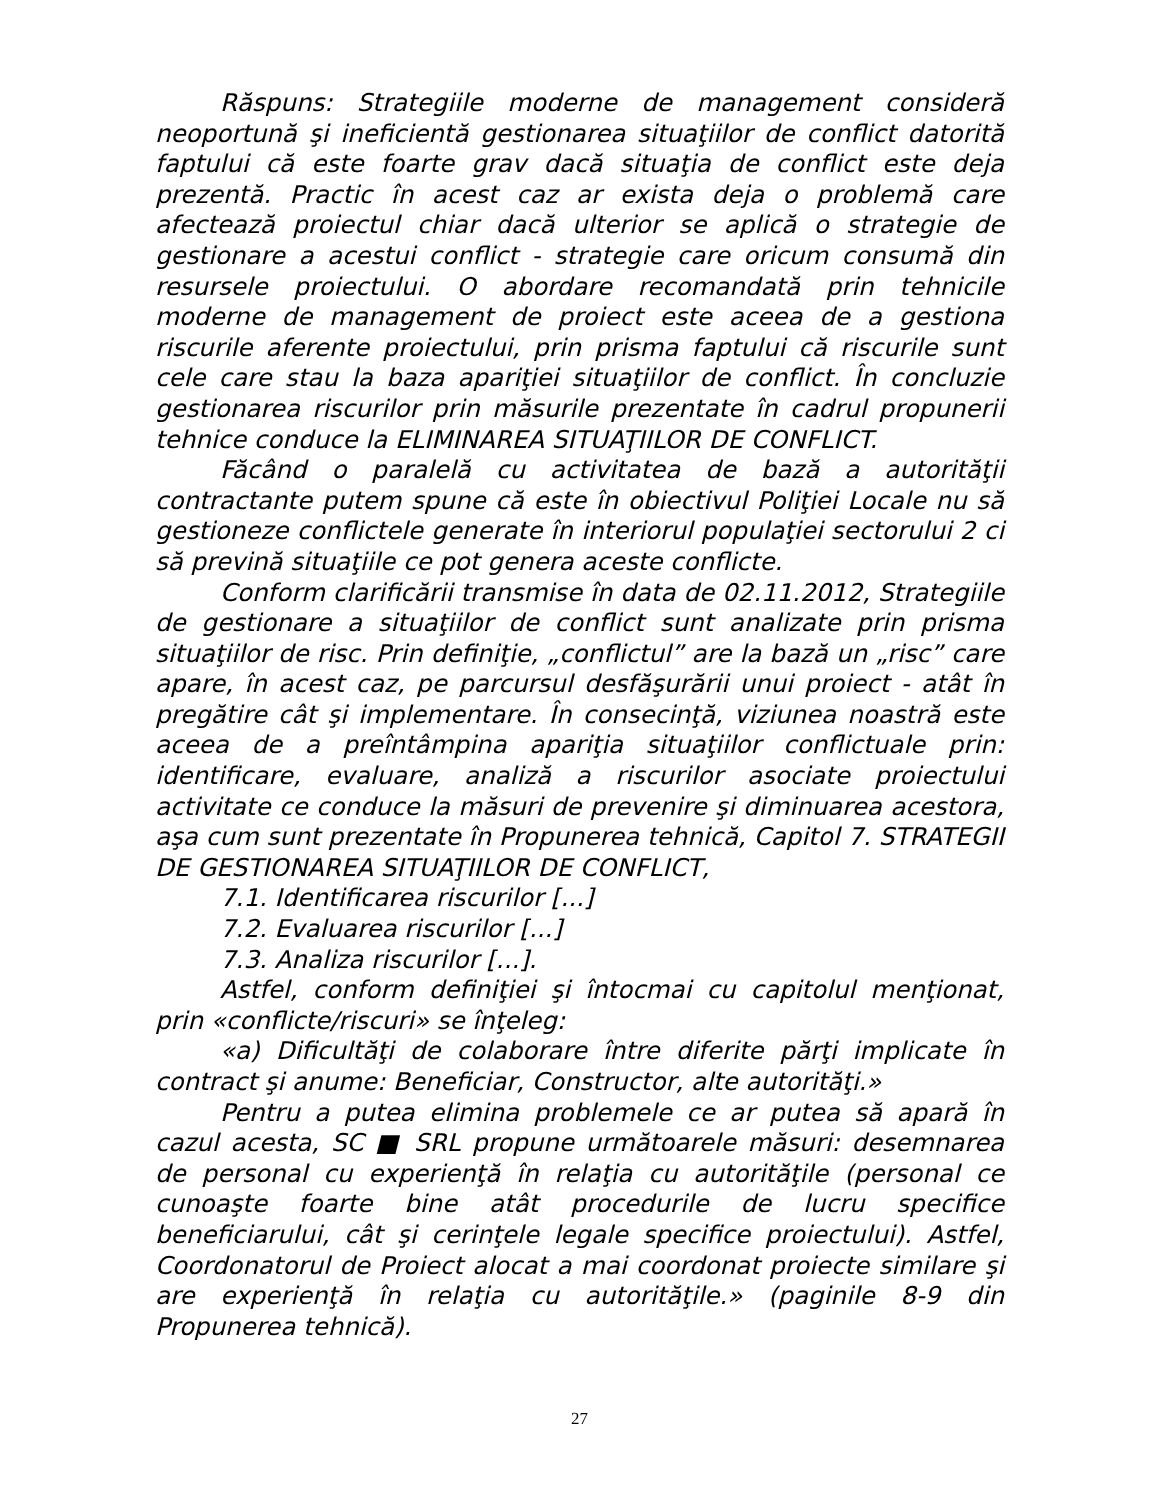Răspuns: Strategiile moderne de management consideră neoportună şi ineficientă gestionarea situaţiilor de conflict datorită faptului că este foarte grav dacă situaţia de conflict este deja prezentă. Practic în acest caz ar exista deja o problemă care afectează proiectul chiar dacă ulterior se aplică o strategie de gestionare a acestui conflict - strategie care oricum consumă din resursele proiectului. O abordare recomandată prin tehnicile moderne de management de proiect este aceea de a gestiona riscurile aferente proiectului, prin prisma faptului că riscurile sunt cele care stau la baza apariţiei situaţiilor de conflict. În concluzie gestionarea riscurilor prin măsurile prezentate în cadrul propunerii tehnice conduce la ELIMINAREA SITUAŢIILOR DE CONFLICT.
Făcând o paralelă cu activitatea de bază a autorităţii contractante putem spune că este în obiectivul Poliţiei Locale nu să gestioneze conflictele generate în interiorul populaţiei sectorului 2 ci să prevină situaţiile ce pot genera aceste conflicte.
Conform clarificării transmise în data de 02.11.2012, Strategiile de gestionare a situaţiilor de conflict sunt analizate prin prisma situaţiilor de risc. Prin definiţie, „conflictul” are la bază un „risc” care apare, în acest caz, pe parcursul desfăşurării unui proiect - atât în pregătire cât şi implementare. În consecinţă, viziunea noastră este aceea de a preîntâmpina apariţia situaţiilor conflictuale prin: identificare, evaluare, analiză a riscurilor asociate proiectului activitate ce conduce la măsuri de prevenire şi diminuarea acestora, aşa cum sunt prezentate în Propunerea tehnică, Capitol 7. STRATEGII DE GESTIONAREA SITUAŢIILOR DE CONFLICT,
7.1. Identificarea riscurilor [...]
7.2. Evaluarea riscurilor [...]
7.3. Analiza riscurilor [...].
Astfel, conform definiţiei şi întocmai cu capitolul menţionat, prin «conflicte/riscuri» se înţeleg:
«a) Dificultăţi de colaborare între diferite părţi implicate în contract şi anume: Beneficiar, Constructor, alte autorităţi.»
Pentru a putea elimina problemele ce ar putea să apară în cazul acesta, SC ■ SRL propune următoarele măsuri: desemnarea de personal cu experienţă în relaţia cu autorităţile (personal ce cunoaşte foarte bine atât procedurile de lucru specifice beneficiarului, cât şi cerinţele legale specifice proiectului). Astfel, Coordonatorul de Proiect alocat a mai coordonat proiecte similare şi are experienţă în relaţia cu autorităţile.» (paginile 8-9 din Propunerea tehnică).
27